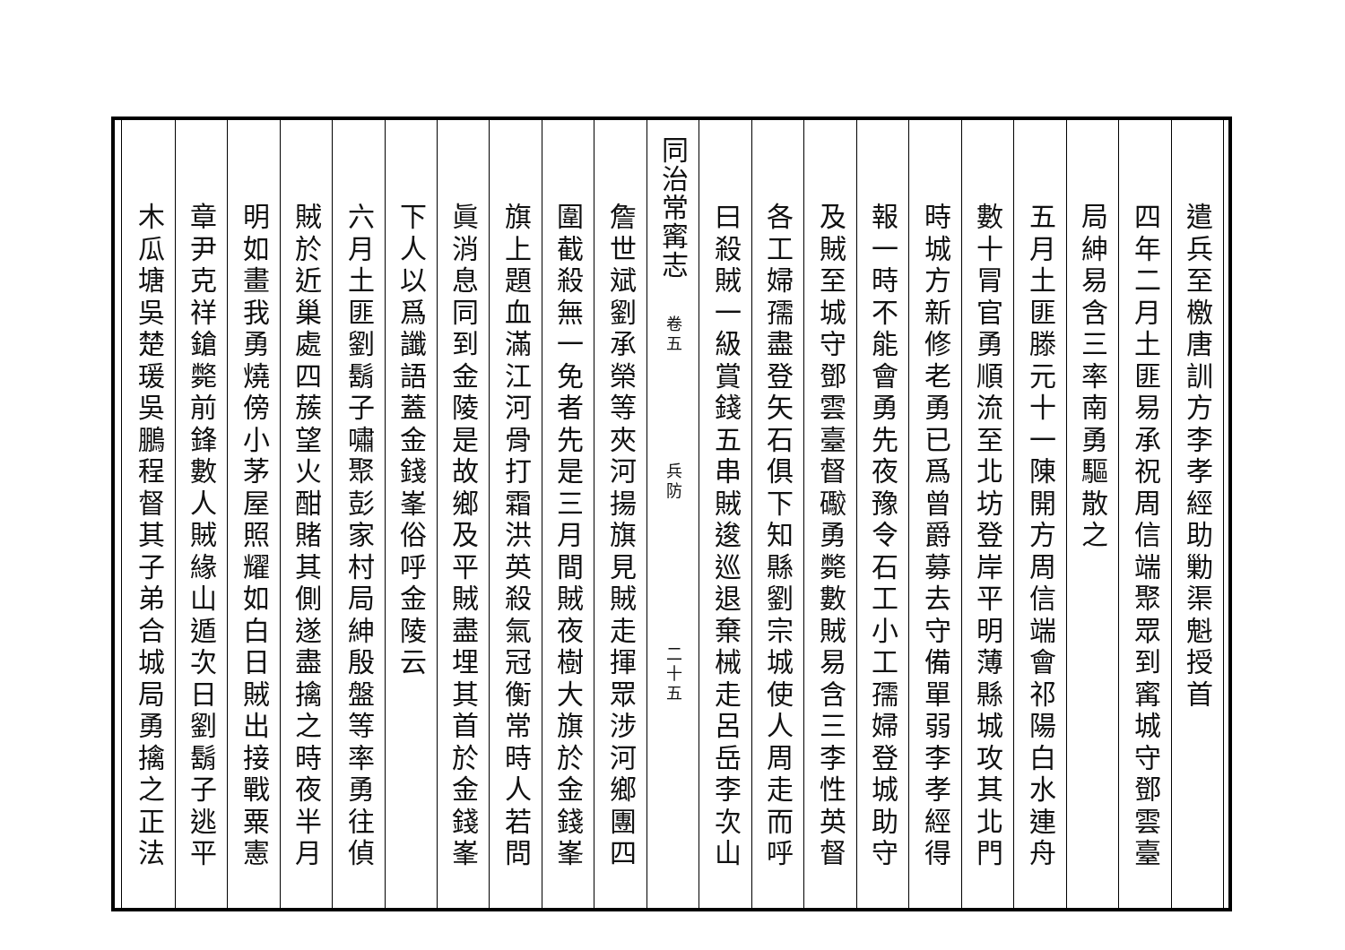遣兵至檄唐訓方李孝經助勦渠魁授首
四年二月土匪易承祝周信端聚眾到寗城守鄧雲臺
局紳易含三率南勇驅散之
五月土匪滕元十一陳開方周信端會祁陽白水連舟
數十冐官勇順流至北坊登岸平明薄縣城攻其北門
時城方新修老勇已爲曾爵募去守備單弱李孝經得
報一時不能會勇先夜豫令石工小工孺婦登城助守
及賊至城守鄧雲臺督礮勇斃數賊易含三李性英督
各工婦孺盡登矢石俱下知縣劉宗城使人周走而呼
曰殺賊一級賞錢五串賊逡巡退棄械走呂岳李次山
同治常寗志 卷五 兵防 二十五
詹世斌劉承榮等夾河揚旗見賊走揮眾涉河鄉團四
圍截殺無一免者先是三月間賊夜樹大旗於金錢峯
旗上題血滿江河骨打霜洪英殺氣冠衡常時人若問
眞消息同到金陵是故鄉及平賊盡埋其首於金錢峯
下人以爲讖語蓋金錢峯俗呼金陵云
六月土匪劉鬍子嘯聚彭家村局紳殷盤等率勇往偵
賊於近巢處四蔟望火酣賭其側遂盡擒之時夜半月
明如畫我勇燒傍小茅屋照耀如白日賊出接戰粟憲
章尹克祥鎗斃前鋒數人賊緣山遁次日劉鬍子逃平
木瓜塘吳楚瑗吳鵬程督其子弟合城局勇擒之正法